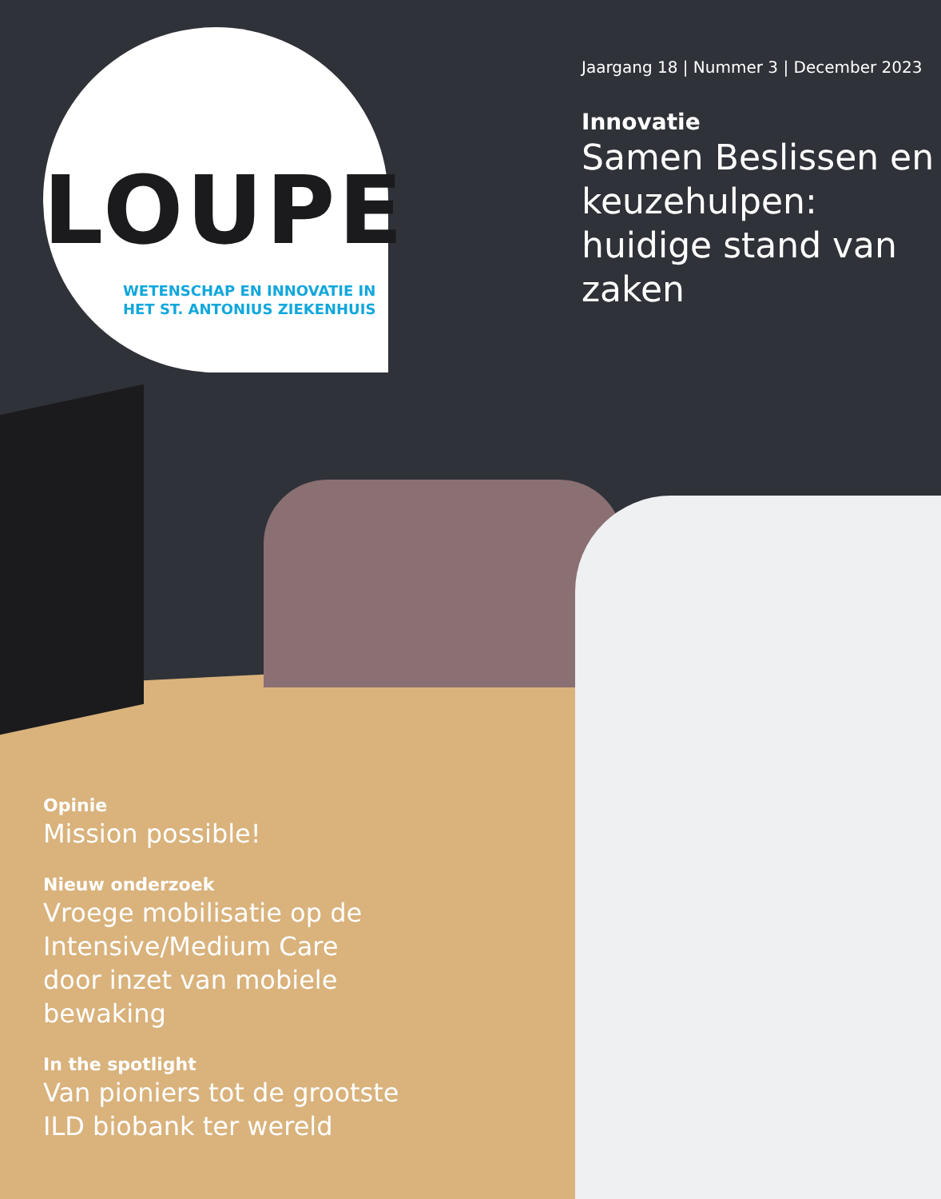LOUPE
WETENSCHAP EN INNOVATIE IN
HET ST. ANTONIUS ZIEKENHUIS
Jaargang 18 | Nummer 3 | December 2023
Innovatie
Samen Beslissen en keuzehulpen: huidige stand van zaken
Opinie
Mission possible!
Nieuw onderzoek
Vroege mobilisatie op de Intensive/Medium Care door inzet van mobiele bewaking
In the spotlight
Van pioniers tot de grootste ILD biobank ter wereld